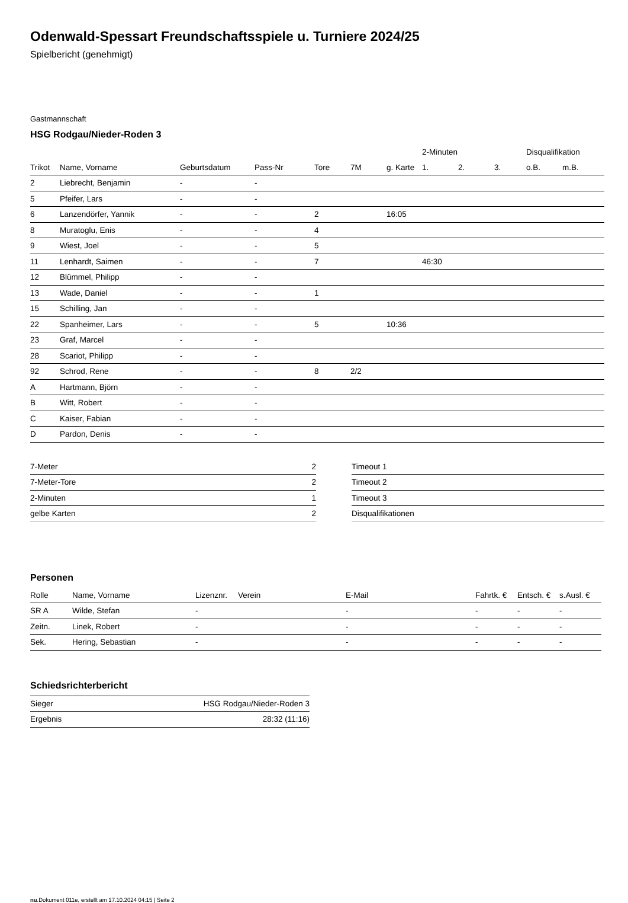Odenwald-Spessart Freundschaftsspiele u. Turniere 2024/25
Spielbericht (genehmigt)
Gastmannschaft
HSG Rodgau/Nieder-Roden 3
| | | | | | | | 2-Minuten | | | Disqualifikation | |
| --- | --- | --- | --- | --- | --- | --- | --- | --- | --- | --- | --- |
| Trikot | Name, Vorname | Geburtsdatum | Pass-Nr | Tore | 7M | g. Karte | 1. | 2. | 3. | o.B. | m.B. |
| 2 | Liebrecht, Benjamin | - | - | | | | | | | | |
| 5 | Pfeifer, Lars | - | - | | | | | | | | |
| 6 | Lanzendörfer, Yannik | - | - | 2 | | 16:05 | | | | | |
| 8 | Muratoglu, Enis | - | - | 4 | | | | | | | |
| 9 | Wiest, Joel | - | - | 5 | | | | | | | |
| 11 | Lenhardt, Saimen | - | - | 7 | | | 46:30 | | | | |
| 12 | Blümmel, Philipp | - | - | | | | | | | | |
| 13 | Wade, Daniel | - | - | 1 | | | | | | | |
| 15 | Schilling, Jan | - | - | | | | | | | | |
| 22 | Spanheimer, Lars | - | - | 5 | | 10:36 | | | | | |
| 23 | Graf, Marcel | - | - | | | | | | | | |
| 28 | Scariot, Philipp | - | - | | | | | | | | |
| 92 | Schrod, Rene | - | - | 8 | 2/2 | | | | | | |
| A | Hartmann, Björn | - | - | | | | | | | | |
| B | Witt, Robert | - | - | | | | | | | | |
| C | Kaiser, Fabian | - | - | | | | | | | | |
| D | Pardon, Denis | - | - | | | | | | | | |
| 7-Meter | 2 |
| 7-Meter-Tore | 2 |
| 2-Minuten | 1 |
| gelbe Karten | 2 |
| Timeout 1 |
| Timeout 2 |
| Timeout 3 |
| Disqualifikationen |
Personen
| Rolle | Name, Vorname | Lizenznr. | Verein | E-Mail | Fahrtk. € | Entsch. € | s.Ausl. € |
| --- | --- | --- | --- | --- | --- | --- | --- |
| SR A | Wilde, Stefan | - | | - | - | - | - |
| Zeitn. | Linek, Robert | - | | - | - | - | - |
| Sek. | Hering, Sebastian | - | | - | - | - | - |
Schiedsrichterbericht
| Sieger | HSG Rodgau/Nieder-Roden 3 |
| Ergebnis | 28:32 (11:16) |
nu.Dokument 011e, erstellt am 17.10.2024 04:15 | Seite 2